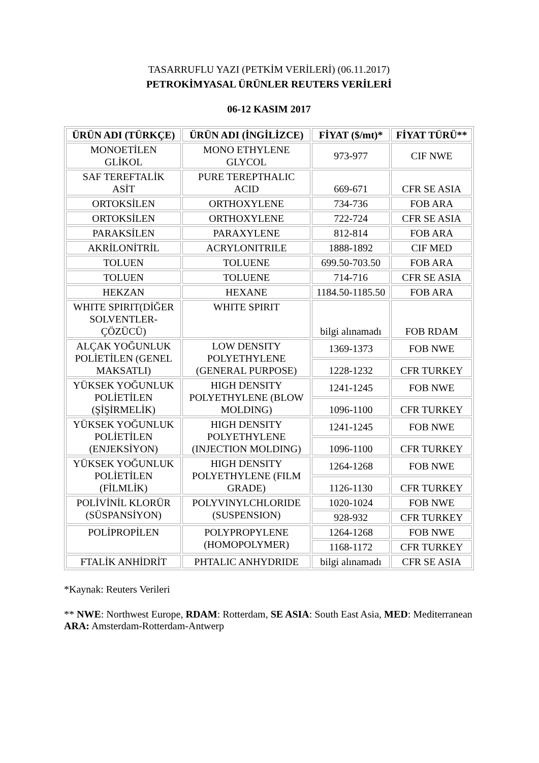TASARRUFLU YAZI (PETKİM VERİLERİ) (06.11.2017)
PETROKİMYASAL ÜRÜNLER REUTERS VERİLERİ
06-12 KASIM 2017
| ÜRÜN ADI (TÜRKÇE) | ÜRÜN ADI (İNGİLİZCE) | FİYAT ($/mt)* | FİYAT TÜRÜ** |
| --- | --- | --- | --- |
| MONOETİLEN GLİKOL | MONO ETHYLENE GLYCOL | 973-977 | CIF NWE |
| SAF TEREFTALİK ASİT | PURE TEREPTHALIC ACID | 669-671 | CFR SE ASIA |
| ORTOKSİLEN | ORTHOXYLENE | 734-736 | FOB ARA |
| ORTOKSİLEN | ORTHOXYLENE | 722-724 | CFR SE ASIA |
| PARAKSİLEN | PARAXYLENE | 812-814 | FOB ARA |
| AKRİLONİTRİL | ACRYLONITRILE | 1888-1892 | CIF MED |
| TOLUEN | TOLUENE | 699.50-703.50 | FOB ARA |
| TOLUEN | TOLUENE | 714-716 | CFR SE ASIA |
| HEKZAN | HEXANE | 1184.50-1185.50 | FOB ARA |
| WHITE SPIRIT(DİĞER SOLVENTLER- ÇÖZÜCÜ) | WHITE SPIRIT | bilgi alınamadı | FOB RDAM |
| ALÇAK YOĞUNLUK POLİETİLEN (GENEL MAKSATLI) | LOW DENSITY POLYETHYLENE (GENERAL PURPOSE) | 1369-1373 | FOB NWE |
| | | 1228-1232 | CFR TURKEY |
| YÜKSEK YOĞUNLUK POLİETİLEN (ŞİŞİRMELİK) | HIGH DENSITY POLYETHYLENE (BLOW MOLDING) | 1241-1245 | FOB NWE |
| | | 1096-1100 | CFR TURKEY |
| YÜKSEK YOĞUNLUK POLİETİLEN (ENJEKSİYON) | HIGH DENSITY POLYETHYLENE (INJECTION MOLDING) | 1241-1245 | FOB NWE |
| | | 1096-1100 | CFR TURKEY |
| YÜKSEK YOĞUNLUK POLİETİLEN (FİLMLİK) | HIGH DENSITY POLYETHYLENE (FILM GRADE) | 1264-1268 | FOB NWE |
| | | 1126-1130 | CFR TURKEY |
| POLİVİNİL KLORÜR (SÜSPANSİYON) | POLYVINYLCHLORIDE (SUSPENSION) | 1020-1024 | FOB NWE |
| | | 928-932 | CFR TURKEY |
| POLİPROPİLEN | POLYPROPYLENE (HOMOPOLYMER) | 1264-1268 | FOB NWE |
| | | 1168-1172 | CFR TURKEY |
| FTALİK ANHİDRİT | PHTALIC ANHYDRIDE | bilgi alınamadı | CFR SE ASIA |
*Kaynak: Reuters Verileri
** NWE: Northwest Europe, RDAM: Rotterdam, SE ASIA: South East Asia, MED: Mediterranean ARA: Amsterdam-Rotterdam-Antwerp